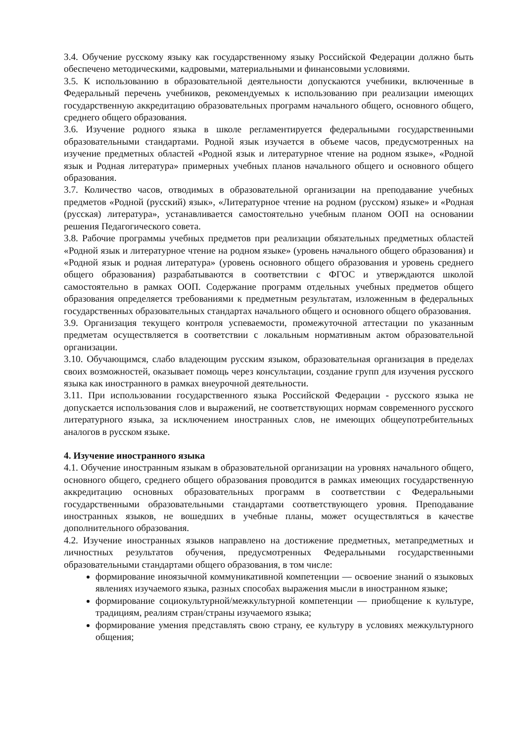3.4. Обучение русскому языку как государственному языку Российской Федерации должно быть обеспечено методическими, кадровыми, материальными и финансовыми условиями.
3.5. К использованию в образовательной деятельности допускаются учебники, включенные в Федеральный перечень учебников, рекомендуемых к использованию при реализации имеющих государственную аккредитацию образовательных программ начального общего, основного общего, среднего общего образования.
3.6. Изучение родного языка в школе регламентируется федеральными государственными образовательными стандартами. Родной язык изучается в объеме часов, предусмотренных на изучение предметных областей «Родной язык и литературное чтение на родном языке», «Родной язык и Родная литература» примерных учебных планов начального общего и основного общего образования.
3.7. Количество часов, отводимых в образовательной организации на преподавание учебных предметов «Родной (русский) язык», «Литературное чтение на родном (русском) языке» и «Родная (русская) литература», устанавливается самостоятельно учебным планом ООП на основании решения Педагогического совета.
3.8. Рабочие программы учебных предметов при реализации обязательных предметных областей «Родной язык и литературное чтение на родном языке» (уровень начального общего образования) и «Родной язык и родная литература» (уровень основного общего образования и уровень среднего общего образования) разрабатываются в соответствии с ФГОС и утверждаются школой самостоятельно в рамках ООП. Содержание программ отдельных учебных предметов общего образования определяется требованиями к предметным результатам, изложенным в федеральных государственных образовательных стандартах начального общего и основного общего образования.
3.9. Организация текущего контроля успеваемости, промежуточной аттестации по указанным предметам осуществляется в соответствии с локальным нормативным актом образовательной организации.
3.10. Обучающимся, слабо владеющим русским языком, образовательная организация в пределах своих возможностей, оказывает помощь через консультации, создание групп для изучения русского языка как иностранного в рамках внеурочной деятельности.
3.11. При использовании государственного языка Российской Федерации - русского языка не допускается использования слов и выражений, не соответствующих нормам современного русского литературного языка, за исключением иностранных слов, не имеющих общеупотребительных аналогов в русском языке.
4. Изучение иностранного языка
4.1. Обучение иностранным языкам в образовательной организации на уровнях начального общего, основного общего, среднего общего образования проводится в рамках имеющих государственную аккредитацию основных образовательных программ в соответствии с Федеральными государственными образовательными стандартами соответствующего уровня. Преподавание иностранных языков, не вошедших в учебные планы, может осуществляться в качестве дополнительного образования.
4.2. Изучение иностранных языков направлено на достижение предметных, метапредметных и личностных результатов обучения, предусмотренных Федеральными государственными образовательными стандартами общего образования, в том числе:
формирование иноязычной коммуникативной компетенции — освоение знаний о языковых явлениях изучаемого языка, разных способах выражения мысли в иностранном языке;
формирование социокультурной/межкультурной компетенции — приобщение к культуре, традициям, реалиям стран/страны изучаемого языка;
формирование умения представлять свою страну, ее культуру в условиях межкультурного общения;